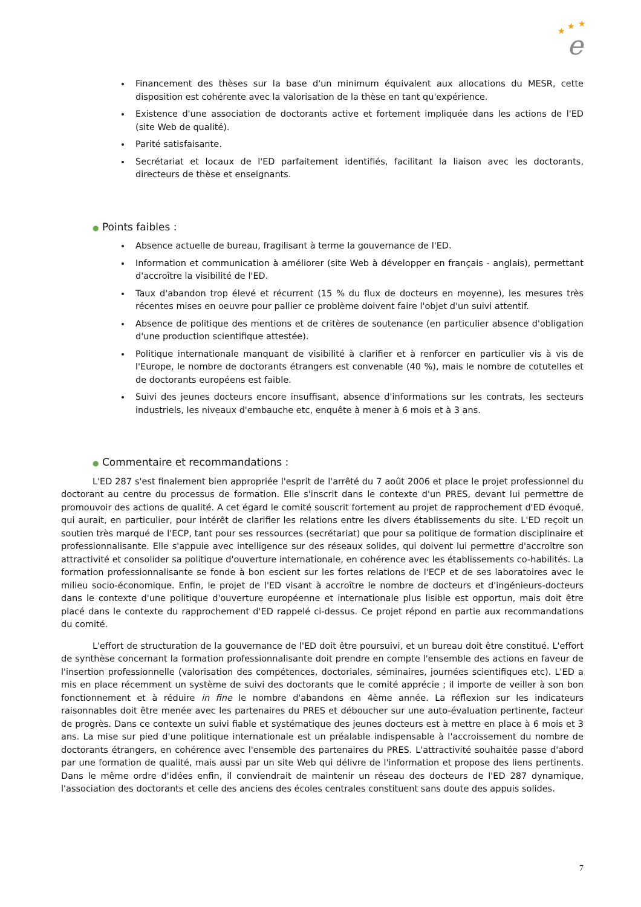★
★
★
e
Financement des thèses sur la base d'un minimum équivalent aux allocations du MESR, cette disposition est cohérente avec la valorisation de la thèse en tant qu'expérience.
Existence d'une association de doctorants active et fortement impliquée dans les actions de l'ED (site Web de qualité).
Parité satisfaisante.
Secrétariat et locaux de l'ED parfaitement identifiés, facilitant la liaison avec les doctorants, directeurs de thèse et enseignants.
● Points faibles :
Absence actuelle de bureau, fragilisant à terme la gouvernance de l'ED.
Information et communication à améliorer (site Web à développer en français - anglais), permettant d'accroître la visibilité de l'ED.
Taux d'abandon trop élevé et récurrent (15 % du flux de docteurs en moyenne), les mesures très récentes mises en oeuvre pour pallier ce problème doivent faire l'objet d'un suivi attentif.
Absence de politique des mentions et de critères de soutenance (en particulier absence d'obligation d'une production scientifique attestée).
Politique internationale manquant de visibilité à clarifier et à renforcer en particulier vis à vis de l'Europe, le nombre de doctorants étrangers est convenable (40 %), mais le nombre de cotutelles et de doctorants européens est faible.
Suivi des jeunes docteurs encore insuffisant, absence d'informations sur les contrats, les secteurs industriels, les niveaux d'embauche etc, enquête à mener à 6 mois et à 3 ans.
● Commentaire et recommandations :
L'ED 287 s'est finalement bien appropriée l'esprit de l'arrêté du 7 août 2006 et place le projet professionnel du doctorant au centre du processus de formation. Elle s'inscrit dans le contexte d'un PRES, devant lui permettre de promouvoir des actions de qualité. A cet égard le comité souscrit fortement au projet de rapprochement d'ED évoqué, qui aurait, en particulier, pour intérêt de clarifier les relations entre les divers établissements du site. L'ED reçoit un soutien très marqué de l'ECP, tant pour ses ressources (secrétariat) que pour sa politique de formation disciplinaire et professionnalisante. Elle s'appuie avec intelligence sur des réseaux solides, qui doivent lui permettre d'accroître son attractivité et consolider sa politique d'ouverture internationale, en cohérence avec les établissements co-habilités. La formation professionnalisante se fonde à bon escient sur les fortes relations de l'ECP et de ses laboratoires avec le milieu socio-économique. Enfin, le projet de l'ED visant à accroître le nombre de docteurs et d'ingénieurs-docteurs dans le contexte d'une politique d'ouverture européenne et internationale plus lisible est opportun, mais doit être placé dans le contexte du rapprochement d'ED rappelé ci-dessus. Ce projet répond en partie aux recommandations du comité.
L'effort de structuration de la gouvernance de l'ED doit être poursuivi, et un bureau doit être constitué. L'effort de synthèse concernant la formation professionnalisante doit prendre en compte l'ensemble des actions en faveur de l'insertion professionnelle (valorisation des compétences, doctoriales, séminaires, journées scientifiques etc). L'ED a mis en place récemment un système de suivi des doctorants que le comité apprécie ; il importe de veiller à son bon fonctionnement et à réduire in fine le nombre d'abandons en 4ème année. La réflexion sur les indicateurs raisonnables doit être menée avec les partenaires du PRES et déboucher sur une auto-évaluation pertinente, facteur de progrès. Dans ce contexte un suivi fiable et systématique des jeunes docteurs est à mettre en place à 6 mois et 3 ans. La mise sur pied d'une politique internationale est un préalable indispensable à l'accroissement du nombre de doctorants étrangers, en cohérence avec l'ensemble des partenaires du PRES. L'attractivité souhaitée passe d'abord par une formation de qualité, mais aussi par un site Web qui délivre de l'information et propose des liens pertinents. Dans le même ordre d'idées enfin, il conviendrait de maintenir un réseau des docteurs de l'ED 287 dynamique, l'association des doctorants et celle des anciens des écoles centrales constituent sans doute des appuis solides.
7